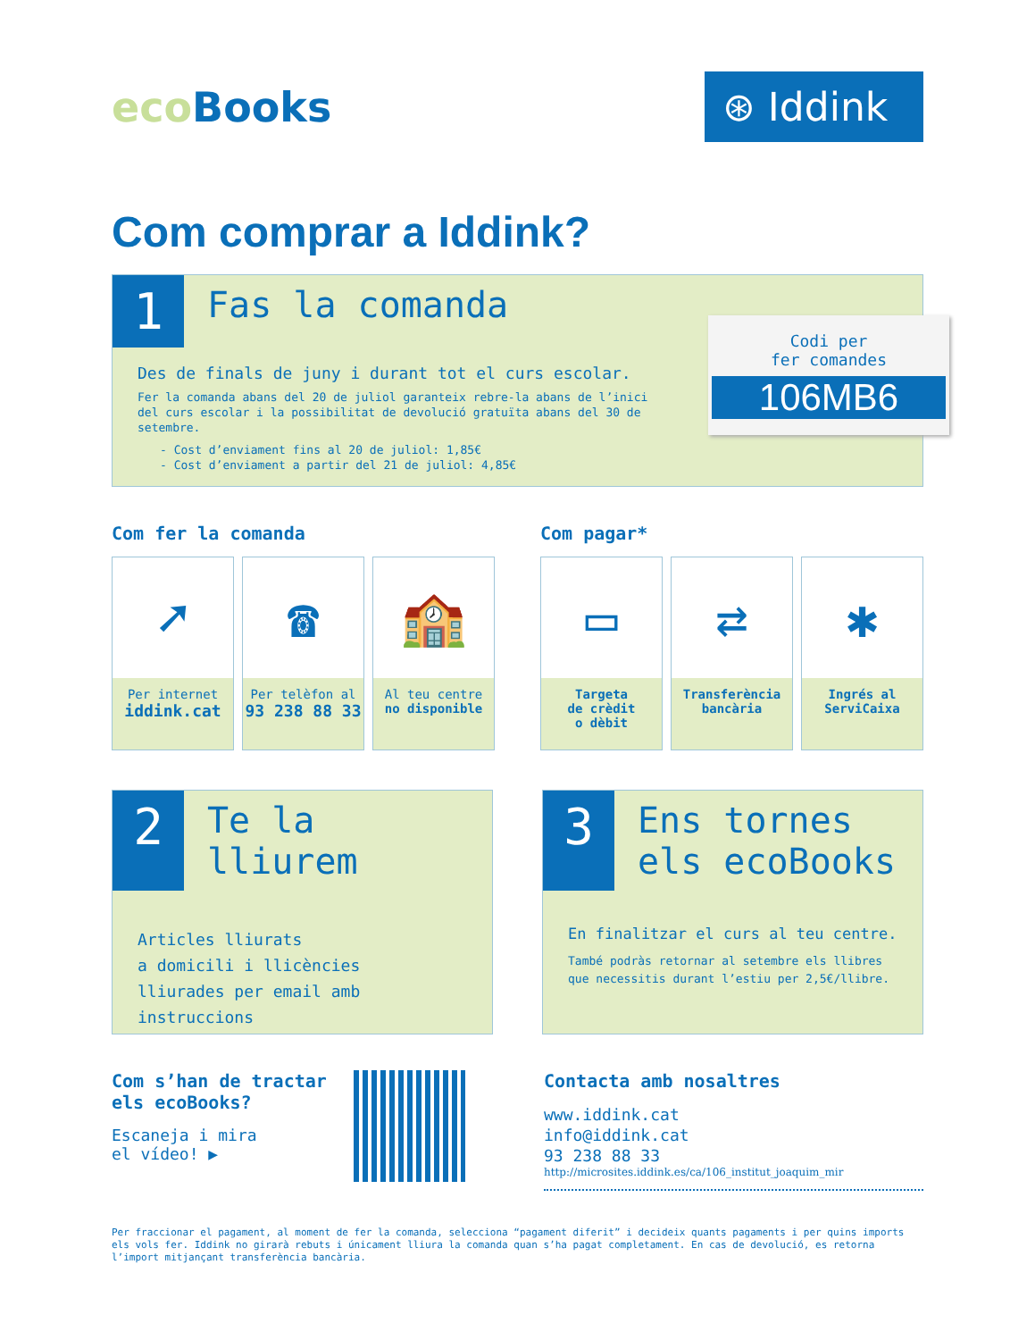eco Books
⊛ Iddink
Com comprar a Iddink?
1
Fas la comanda
Codi per
fer comandes
106MB6
Des de finals de juny i durant tot el curs escolar.
Fer la comanda abans del 20 de juliol garanteix rebre-la abans de l’inici del curs escolar i la possibilitat de devolució gratuïta abans del 30 de setembre.
- Cost d’enviament fins al 20 de juliol: 1,85€
- Cost d’enviament a partir del 21 de juliol: 4,85€
Com fer la comanda
➚
Per internet
iddink.cat
☎
Per telèfon al
93 238 88 33
🏫
Al teu centre
no disponible
Com pagar*
▭
Targeta
de crèdit
o dèbit
⇄
Transferència
bancària
✱
Ingrés al
ServiCaixa
2
Te la
lliurem
Articles lliurats
a domicili i llicències
lliurades per email amb
instruccions
3
Ens tornes
els ecoBooks
En finalitzar el curs al teu centre.
També podràs retornar al setembre els llibres que necessitis durant l’estiu per 2,5€/llibre.
Com s’han de tractar
els ecoBooks?
Escaneja i mira
el vídeo! ▶
Contacta amb nosaltres
www.iddink.cat
info@iddink.cat
93 238 88 33
http://microsites.iddink.es/ca/106_institut_joaquim_mir
Per fraccionar el pagament, al moment de fer la comanda, selecciona “pagament diferit” i decideix quants pagaments i per quins imports els vols fer. Iddink no girarà rebuts i únicament lliura la comanda quan s’ha pagat completament. En cas de devolució, es retorna l’import mitjançant transferència bancària.